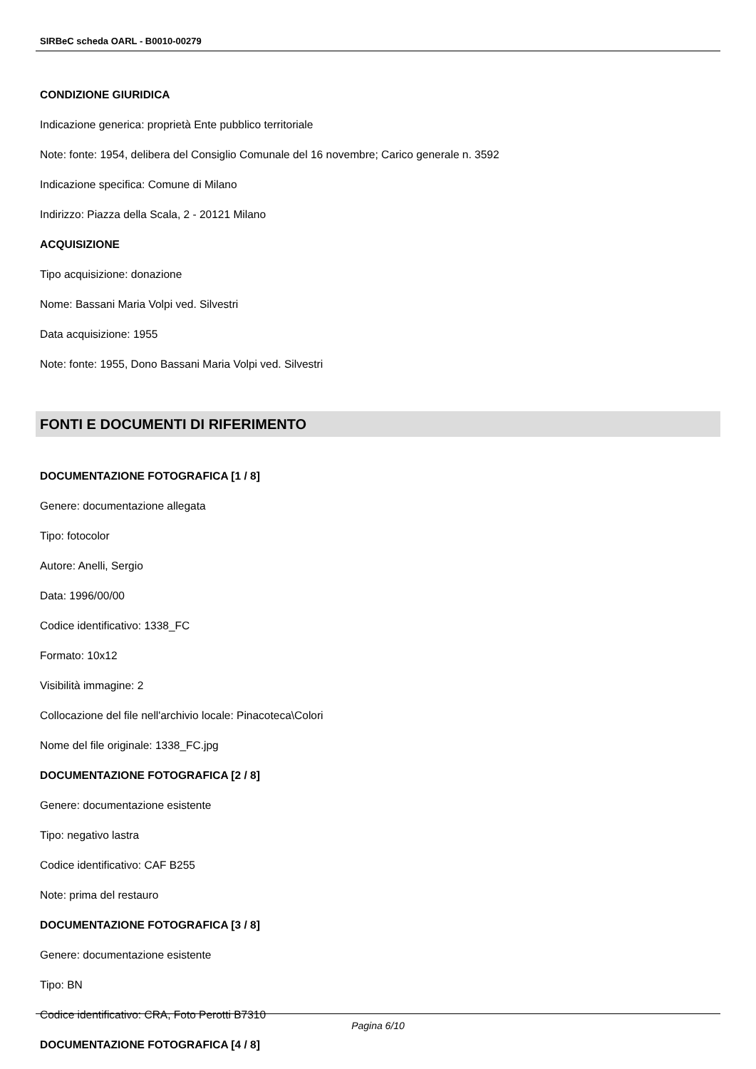SIRBeC scheda OARL - B0010-00279
CONDIZIONE GIURIDICA
Indicazione generica: proprietà Ente pubblico territoriale
Note: fonte: 1954, delibera del Consiglio Comunale del 16 novembre; Carico generale n. 3592
Indicazione specifica: Comune di Milano
Indirizzo: Piazza della Scala, 2 - 20121 Milano
ACQUISIZIONE
Tipo acquisizione: donazione
Nome: Bassani Maria Volpi ved. Silvestri
Data acquisizione: 1955
Note: fonte: 1955, Dono Bassani Maria Volpi ved. Silvestri
FONTI E DOCUMENTI DI RIFERIMENTO
DOCUMENTAZIONE FOTOGRAFICA [1 / 8]
Genere: documentazione allegata
Tipo: fotocolor
Autore: Anelli, Sergio
Data: 1996/00/00
Codice identificativo: 1338_FC
Formato: 10x12
Visibilità immagine: 2
Collocazione del file nell'archivio locale: Pinacoteca\Colori
Nome del file originale: 1338_FC.jpg
DOCUMENTAZIONE FOTOGRAFICA [2 / 8]
Genere: documentazione esistente
Tipo: negativo lastra
Codice identificativo: CAF B255
Note: prima del restauro
DOCUMENTAZIONE FOTOGRAFICA [3 / 8]
Genere: documentazione esistente
Tipo: BN
Codice identificativo: CRA, Foto Perotti B7310
DOCUMENTAZIONE FOTOGRAFICA [4 / 8]
Pagina 6/10